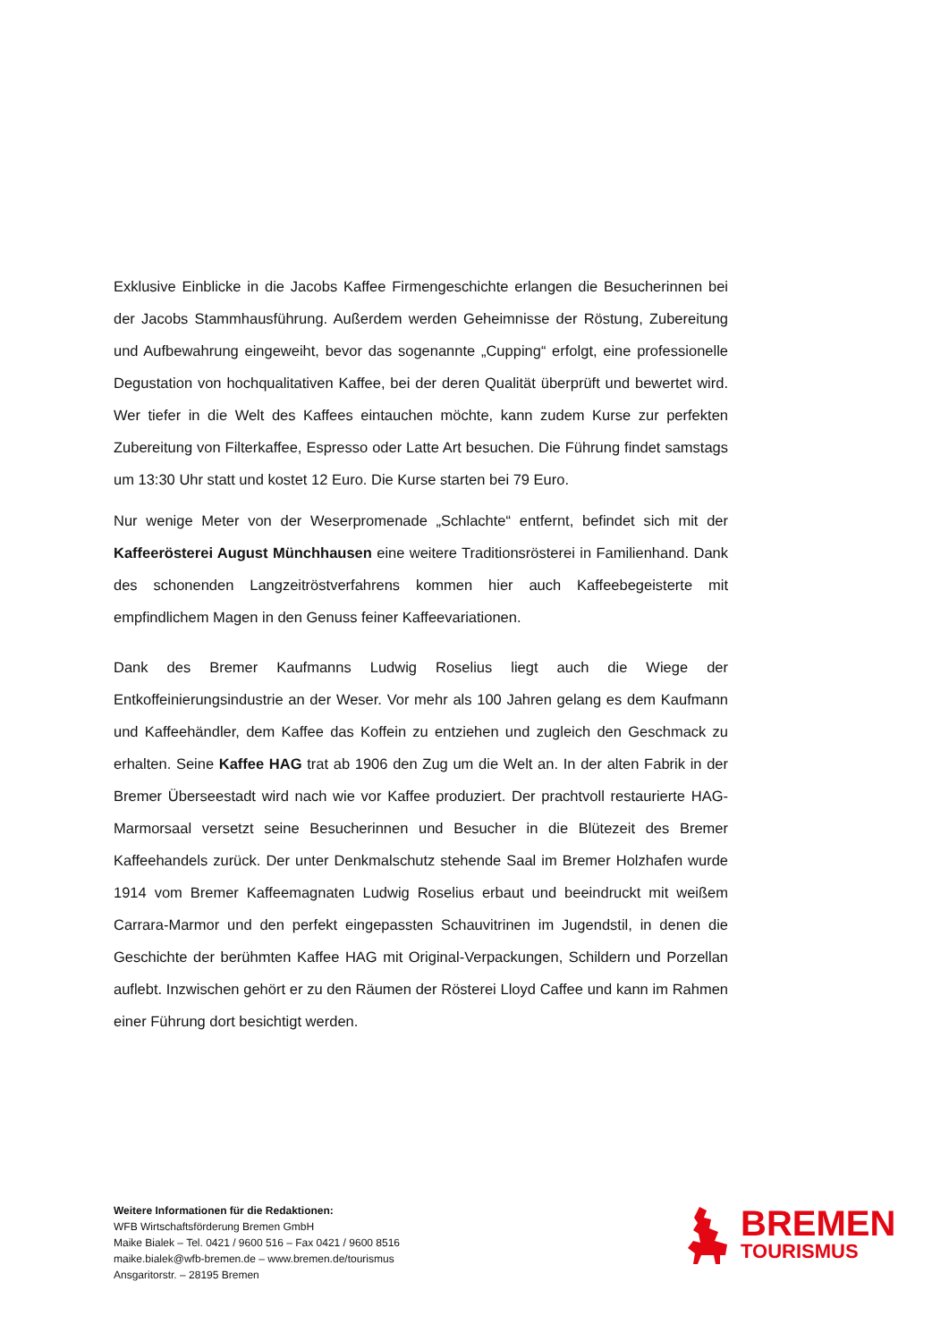Exklusive Einblicke in die Jacobs Kaffee Firmengeschichte erlangen die Besucherinnen bei der Jacobs Stammhausführung. Außerdem werden Geheimnisse der Röstung, Zubereitung und Aufbewahrung eingeweiht, bevor das sogenannte „Cupping“ erfolgt, eine professionelle Degustation von hochqualitativen Kaffee, bei der deren Qualität überprüft und bewertet wird. Wer tiefer in die Welt des Kaffees eintauchen möchte, kann zudem Kurse zur perfekten Zubereitung von Filterkaffee, Espresso oder Latte Art besuchen. Die Führung findet samstags um 13:30 Uhr statt und kostet 12 Euro. Die Kurse starten bei 79 Euro.
Nur wenige Meter von der Weserpromenade „Schlachte“ entfernt, befindet sich mit der Kaffeerösterei August Münchhausen eine weitere Traditionsrösterei in Familienhand. Dank des schonenden Langzeitröstverfahrens kommen hier auch Kaffeebegeisterte mit empfindlichem Magen in den Genuss feiner Kaffeevariationen.
Dank des Bremer Kaufmanns Ludwig Roselius liegt auch die Wiege der Entkoffeinierungsindustrie an der Weser. Vor mehr als 100 Jahren gelang es dem Kaufmann und Kaffeehändler, dem Kaffee das Koffein zu entziehen und zugleich den Geschmack zu erhalten. Seine Kaffee HAG trat ab 1906 den Zug um die Welt an. In der alten Fabrik in der Bremer Überseestadt wird nach wie vor Kaffee produziert. Der prachtvoll restaurierte HAG-Marmorsaal versetzt seine Besucherinnen und Besucher in die Blütezeit des Bremer Kaffeehandels zurück. Der unter Denkmalschutz stehende Saal im Bremer Holzhafen wurde 1914 vom Bremer Kaffeemagnaten Ludwig Roselius erbaut und beeindruckt mit weißem Carrara-Marmor und den perfekt eingepassten Schauvitrinen im Jugendstil, in denen die Geschichte der berühmten Kaffee HAG mit Original-Verpackungen, Schildern und Porzellan auflebt. Inzwischen gehört er zu den Räumen der Rösterei Lloyd Caffee und kann im Rahmen einer Führung dort besichtigt werden.
Weitere Informationen für die Redaktionen:
WFB Wirtschaftsförderung Bremen GmbH
Maike Bialek – Tel. 0421 / 9600 516 – Fax 0421 / 9600 8516
maike.bialek@wfb-bremen.de – www.bremen.de/tourismus
Ansgaritorstr. – 28195 Bremen
BREMEN
TOURISMUS